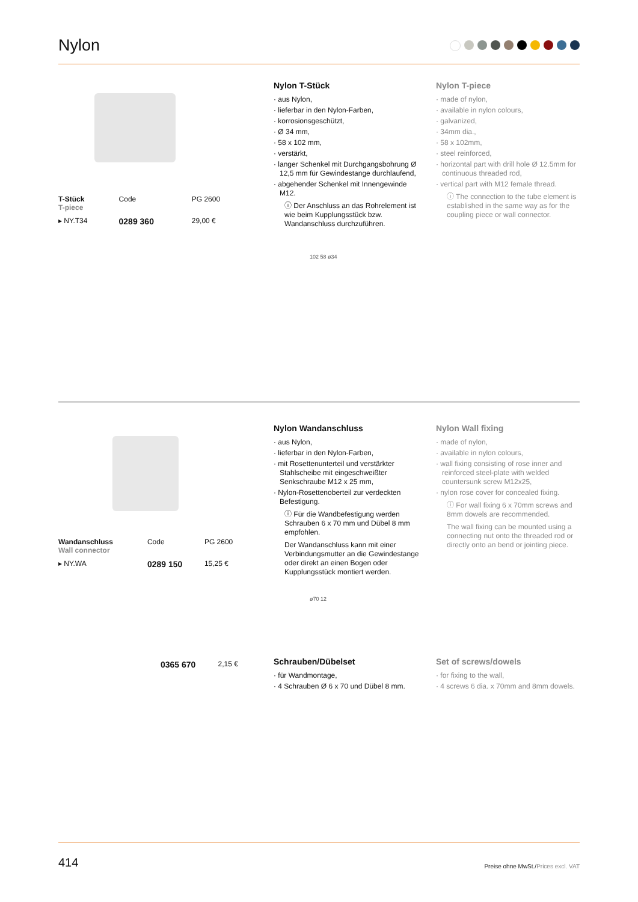Nylon
| T-Stück T-piece | Code | PG 2600 |
| ▸ NY.T34 | 0289 360 | 29,00 € |
Nylon T-Stück
· aus Nylon,
· lieferbar in den Nylon-Farben,
· korrosionsgeschützt,
· Ø 34 mm,
· 58 x 102 mm,
· verstärkt,
· langer Schenkel mit Durchgangsbohrung Ø 12,5 mm für Gewindestange durchlaufend,
· abgehender Schenkel mit Innengewinde M12.
ⓘ Der Anschluss an das Rohrelement ist wie beim Kupplungsstück bzw. Wandanschluss durchzuführen.
102 58 ø34
Nylon T-piece
· made of nylon,
· available in nylon colours,
· galvanized,
· 34mm dia.,
· 58 x 102mm,
· steel reinforced,
· horizontal part with drill hole Ø 12.5mm for continuous threaded rod,
· vertical part with M12 female thread.
ⓘ The connection to the tube element is established in the same way as for the coupling piece or wall connector.
| Wandanschluss Wall connector | Code | PG 2600 |
| ▸ NY.WA | 0289 150 | 15,25 € |
Nylon Wandanschluss
· aus Nylon,
· lieferbar in den Nylon-Farben,
· mit Rosettenunterteil und verstärkter Stahlscheibe mit eingeschweißter Senkschraube M12 x 25 mm,
· Nylon-Rosettenoberteil zur verdeckten Befestigung.
ⓘ Für die Wandbefestigung werden Schrauben 6 x 70 mm und Dübel 8 mm empfohlen.
Der Wandanschluss kann mit einer Verbindungsmutter an die Gewindestange oder direkt an einen Bogen oder Kupplungsstück montiert werden.
ø70 12
Nylon Wall fixing
· made of nylon,
· available in nylon colours,
· wall fixing consisting of rose inner and reinforced steel-plate with welded countersunk screw M12x25,
· nylon rose cover for concealed fixing.
ⓘ For wall fixing 6 x 70mm screws and 8mm dowels are recommended.
The wall fixing can be mounted using a connecting nut onto the threaded rod or directly onto an bend or jointing piece.
| | 0365 670 | 2,15 € |
Schrauben/Dübelset
· für Wandmontage,
· 4 Schrauben Ø 6 x 70 und Dübel 8 mm.
Set of screws/dowels
· for fixing to the wall,
· 4 screws 6 dia. x 70mm and 8mm dowels.
414 Preise ohne MwSt./Prices excl. VAT